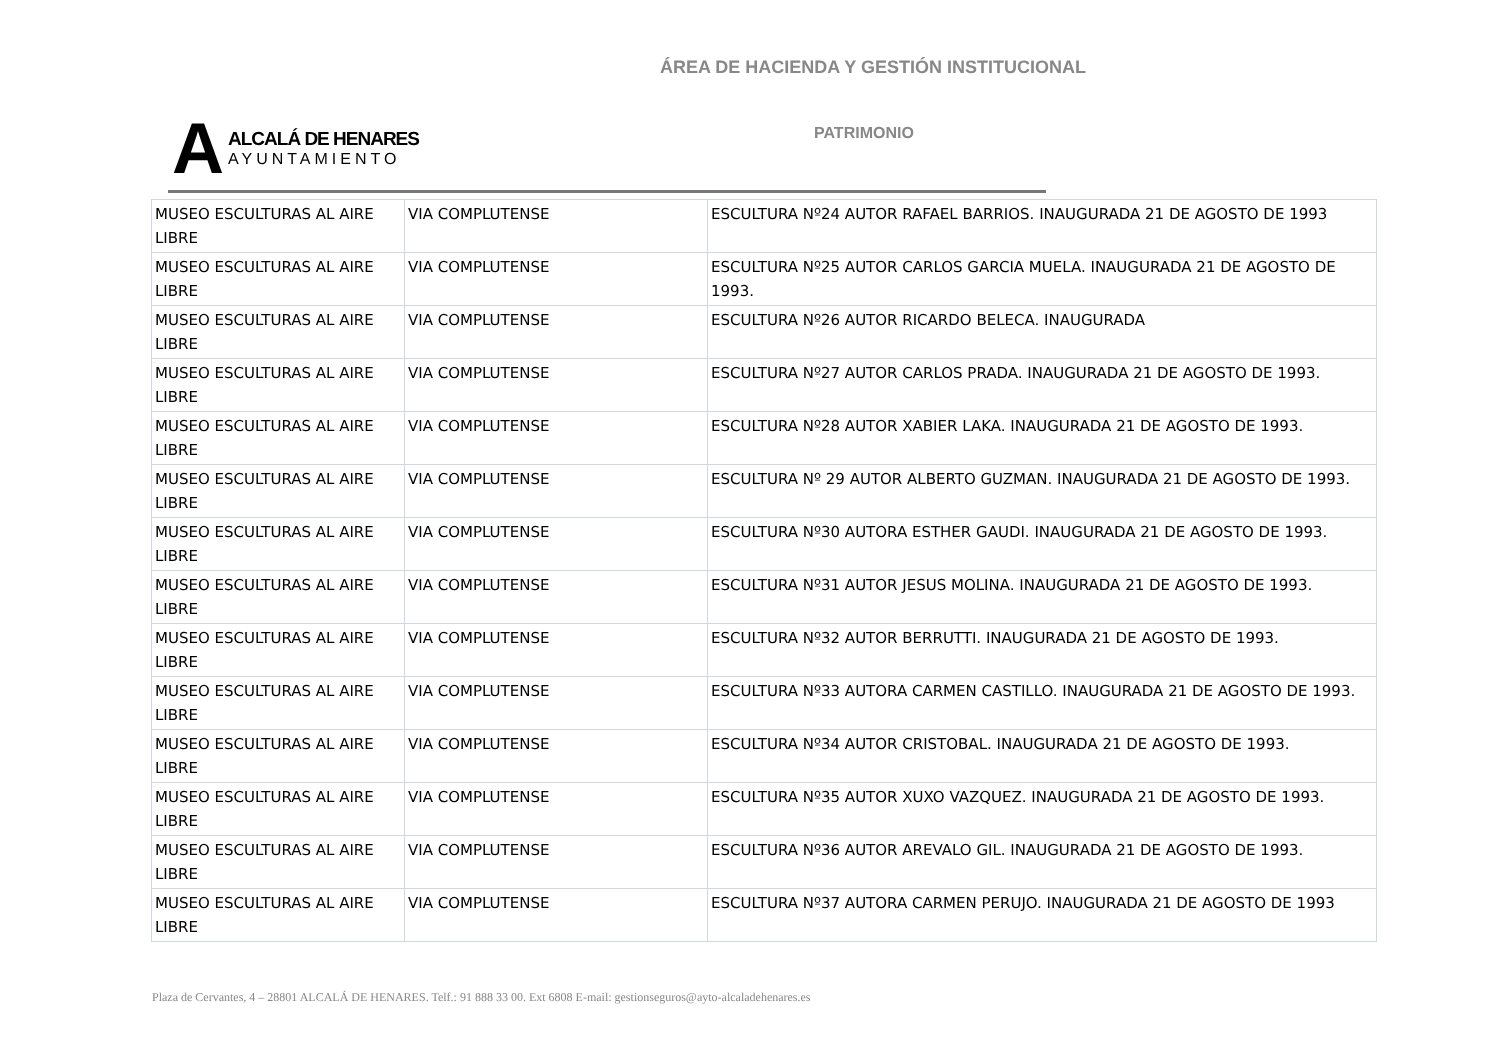ÁREA DE HACIENDA Y GESTIÓN INSTITUCIONAL
A
ALCALÁ DE HENARES
AYUNTAMIENTO
PATRIMONIO
| MUSEO ESCULTURAS AL AIRE LIBRE | VIA COMPLUTENSE | ESCULTURA Nº24 AUTOR RAFAEL BARRIOS. INAUGURADA 21 DE AGOSTO DE 1993 |
| MUSEO ESCULTURAS AL AIRE LIBRE | VIA COMPLUTENSE | ESCULTURA Nº25 AUTOR CARLOS GARCIA MUELA. INAUGURADA 21 DE AGOSTO DE 1993. |
| MUSEO ESCULTURAS AL AIRE LIBRE | VIA COMPLUTENSE | ESCULTURA Nº26 AUTOR RICARDO BELECA. INAUGURADA |
| MUSEO ESCULTURAS AL AIRE LIBRE | VIA COMPLUTENSE | ESCULTURA Nº27 AUTOR CARLOS PRADA. INAUGURADA 21 DE AGOSTO DE 1993. |
| MUSEO ESCULTURAS AL AIRE LIBRE | VIA COMPLUTENSE | ESCULTURA Nº28 AUTOR XABIER LAKA. INAUGURADA 21 DE AGOSTO DE 1993. |
| MUSEO ESCULTURAS AL AIRE LIBRE | VIA COMPLUTENSE | ESCULTURA Nº 29 AUTOR ALBERTO GUZMAN. INAUGURADA 21 DE AGOSTO DE 1993. |
| MUSEO ESCULTURAS AL AIRE LIBRE | VIA COMPLUTENSE | ESCULTURA Nº30 AUTORA ESTHER GAUDI. INAUGURADA 21 DE AGOSTO DE 1993. |
| MUSEO ESCULTURAS AL AIRE LIBRE | VIA COMPLUTENSE | ESCULTURA Nº31 AUTOR JESUS MOLINA. INAUGURADA 21 DE AGOSTO DE 1993. |
| MUSEO ESCULTURAS AL AIRE LIBRE | VIA COMPLUTENSE | ESCULTURA Nº32 AUTOR BERRUTTI. INAUGURADA 21 DE AGOSTO DE 1993. |
| MUSEO ESCULTURAS AL AIRE LIBRE | VIA COMPLUTENSE | ESCULTURA Nº33 AUTORA CARMEN CASTILLO. INAUGURADA 21 DE AGOSTO DE 1993. |
| MUSEO ESCULTURAS AL AIRE LIBRE | VIA COMPLUTENSE | ESCULTURA Nº34 AUTOR CRISTOBAL. INAUGURADA 21 DE AGOSTO DE 1993. |
| MUSEO ESCULTURAS AL AIRE LIBRE | VIA COMPLUTENSE | ESCULTURA Nº35 AUTOR XUXO VAZQUEZ. INAUGURADA 21 DE AGOSTO DE 1993. |
| MUSEO ESCULTURAS AL AIRE LIBRE | VIA COMPLUTENSE | ESCULTURA Nº36 AUTOR AREVALO GIL. INAUGURADA 21 DE AGOSTO DE 1993. |
| MUSEO ESCULTURAS AL AIRE LIBRE | VIA COMPLUTENSE | ESCULTURA Nº37 AUTORA CARMEN PERUJO. INAUGURADA 21 DE AGOSTO DE 1993 |
Plaza de Cervantes, 4 – 28801 ALCALÁ DE HENARES. Telf.: 91 888 33 00. Ext 6808 E-mail: gestionseguros@ayto-alcaladehenares.es